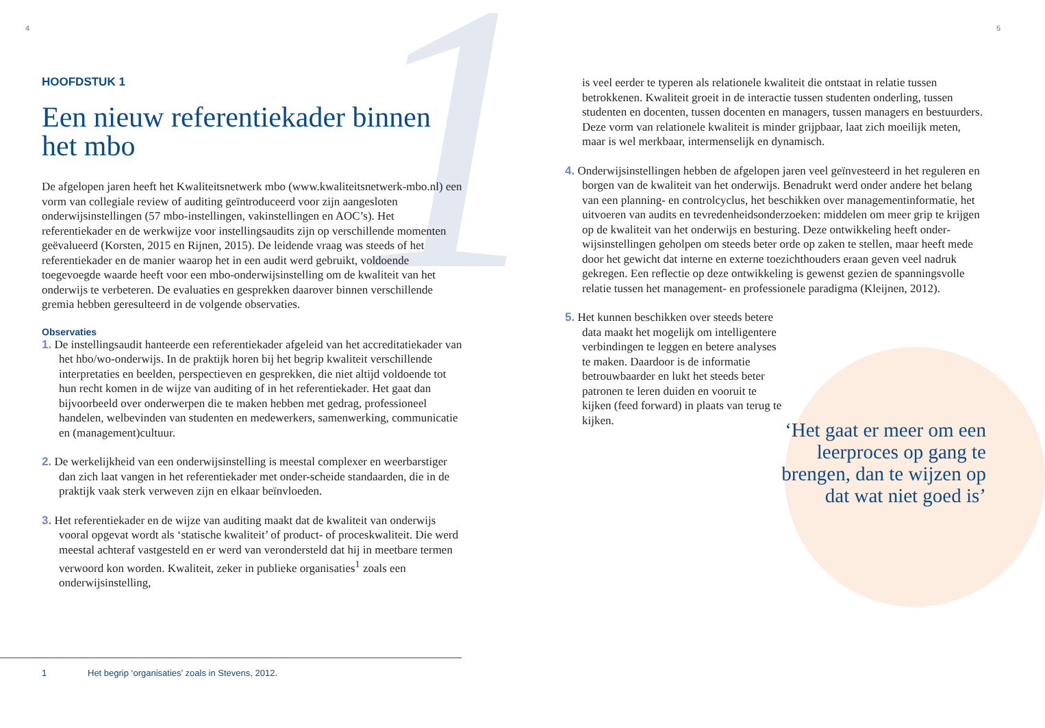1
4 5
HOOFDSTUK 1
Een nieuw referentiekader binnen het mbo
De afgelopen jaren heeft het Kwaliteitsnetwerk mbo (www.kwaliteitsnetwerk-mbo.nl) een vorm van collegiale review of auditing geïntroduceerd voor zijn aangesloten onderwijsinstellingen (57 mbo-instellingen, vakinstellingen en AOC’s). Het referentiekader en de werkwijze voor instellingsaudits zijn op verschillende momenten geëvalueerd (Korsten, 2015 en Rijnen, 2015). De leidende vraag was steeds of het referentiekader en de manier waarop het in een audit werd gebruikt, voldoende toegevoegde waarde heeft voor een mbo-onderwijsinstelling om de kwaliteit van het onderwijs te verbeteren. De evaluaties en gesprekken daarover binnen verschillende gremia hebben geresulteerd in de volgende observaties.
Observaties
1. De instellingsaudit hanteerde een referentiekader afgeleid van het accreditatiekader van het hbo/wo-onderwijs. In de praktijk horen bij het begrip kwaliteit verschillende interpretaties en beelden, perspectieven en gesprekken, die niet altijd voldoende tot hun recht komen in de wijze van auditing of in het referentiekader. Het gaat dan bijvoorbeeld over onderwerpen die te maken hebben met gedrag, professioneel handelen, welbevinden van studenten en medewerkers, samenwerking, communicatie en (management)cultuur.
2. De werkelijkheid van een onderwijsinstelling is meestal complexer en weerbarstiger dan zich laat vangen in het referentiekader met onder-scheide standaarden, die in de praktijk vaak sterk verweven zijn en elkaar beïnvloeden.
3. Het referentiekader en de wijze van auditing maakt dat de kwaliteit van onderwijs vooral opgevat wordt als ‘statische kwaliteit’ of product- of proceskwaliteit. Die werd meestal achteraf vastgesteld en er werd van verondersteld dat hij in meetbare termen verwoord kon worden. Kwaliteit, zeker in publieke organisaties<sup>1</sup> zoals een onderwijsinstelling,
is veel eerder te typeren als relationele kwaliteit die ontstaat in relatie tussen betrokkenen. Kwaliteit groeit in de interactie tussen studenten onderling, tussen studenten en docenten, tussen docenten en managers, tussen managers en bestuurders. Deze vorm van relationele kwaliteit is minder grijpbaar, laat zich moeilijk meten, maar is wel merkbaar, intermenselijk en dynamisch.
4. Onderwijsinstellingen hebben de afgelopen jaren veel geïnvesteerd in het reguleren en borgen van de kwaliteit van het onderwijs. Benadrukt werd onder andere het belang van een planning- en controlcyclus, het beschikken over managementinformatie, het uitvoeren van audits en tevredenheidsonderzoeken: middelen om meer grip te krijgen op de kwaliteit van het onderwijs en besturing. Deze ontwikkeling heeft onder-wijsinstellingen geholpen om steeds beter orde op zaken te stellen, maar heeft mede door het gewicht dat interne en externe toezichthouders eraan geven veel nadruk gekregen. Een reflectie op deze ontwikkeling is gewenst gezien de spanningsvolle relatie tussen het management- en professionele paradigma (Kleijnen, 2012).
5. Het kunnen beschikken over steeds betere data maakt het mogelijk om intelligentere verbindingen te leggen en betere analyses te maken. Daardoor is de informatie betrouwbaarder en lukt het steeds beter patronen te leren duiden en vooruit te kijken (feed forward) in plaats van terug te kijken.
‘Het gaat er meer om een leerproces op gang te brengen, dan te wijzen op dat wat niet goed is’
1 Het begrip ‘organisaties’ zoals in Stevens, 2012.